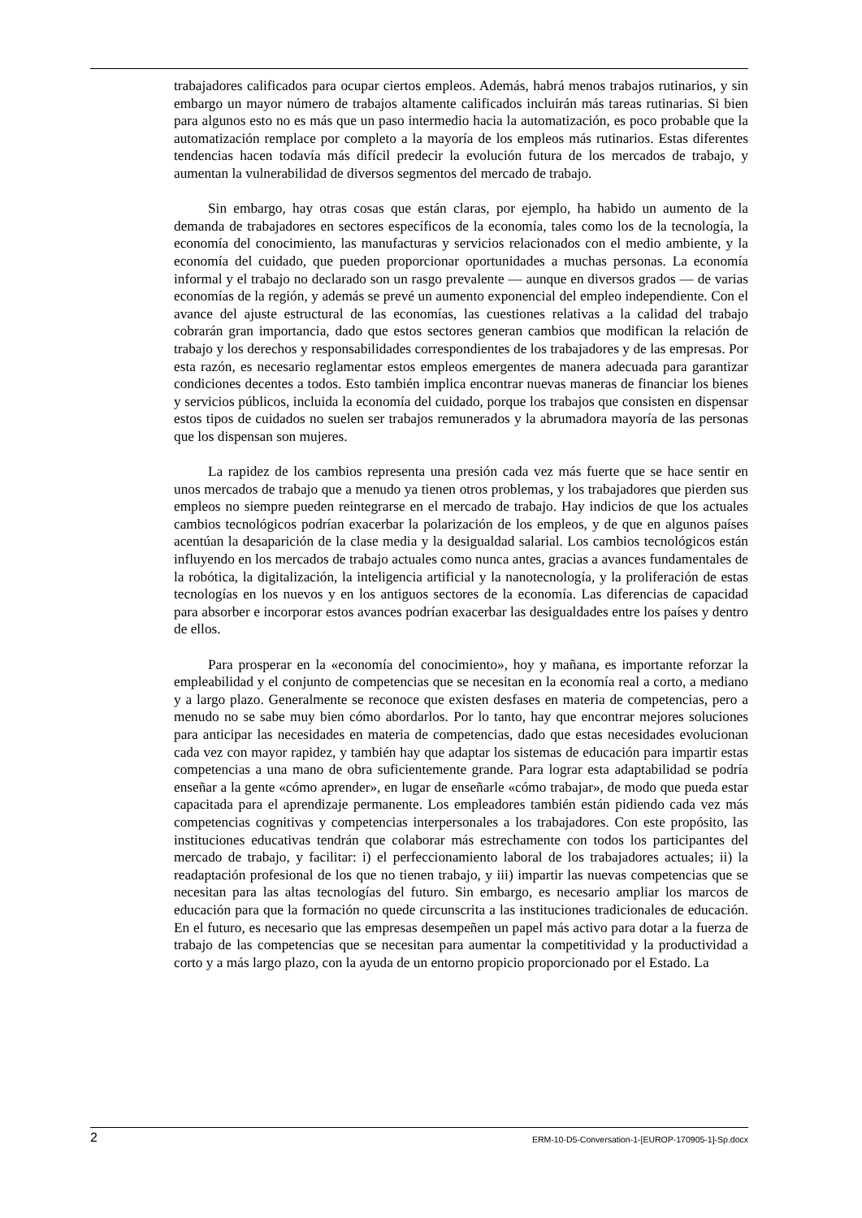trabajadores calificados para ocupar ciertos empleos. Además, habrá menos trabajos rutinarios, y sin embargo un mayor número de trabajos altamente calificados incluirán más tareas rutinarias. Si bien para algunos esto no es más que un paso intermedio hacia la automatización, es poco probable que la automatización remplace por completo a la mayoría de los empleos más rutinarios. Estas diferentes tendencias hacen todavía más difícil predecir la evolución futura de los mercados de trabajo, y aumentan la vulnerabilidad de diversos segmentos del mercado de trabajo.
Sin embargo, hay otras cosas que están claras, por ejemplo, ha habido un aumento de la demanda de trabajadores en sectores específicos de la economía, tales como los de la tecnología, la economía del conocimiento, las manufacturas y servicios relacionados con el medio ambiente, y la economía del cuidado, que pueden proporcionar oportunidades a muchas personas. La economía informal y el trabajo no declarado son un rasgo prevalente — aunque en diversos grados — de varias economías de la región, y además se prevé un aumento exponencial del empleo independiente. Con el avance del ajuste estructural de las economías, las cuestiones relativas a la calidad del trabajo cobrarán gran importancia, dado que estos sectores generan cambios que modifican la relación de trabajo y los derechos y responsabilidades correspondientes de los trabajadores y de las empresas. Por esta razón, es necesario reglamentar estos empleos emergentes de manera adecuada para garantizar condiciones decentes a todos. Esto también implica encontrar nuevas maneras de financiar los bienes y servicios públicos, incluida la economía del cuidado, porque los trabajos que consisten en dispensar estos tipos de cuidados no suelen ser trabajos remunerados y la abrumadora mayoría de las personas que los dispensan son mujeres.
La rapidez de los cambios representa una presión cada vez más fuerte que se hace sentir en unos mercados de trabajo que a menudo ya tienen otros problemas, y los trabajadores que pierden sus empleos no siempre pueden reintegrarse en el mercado de trabajo. Hay indicios de que los actuales cambios tecnológicos podrían exacerbar la polarización de los empleos, y de que en algunos países acentúan la desaparición de la clase media y la desigualdad salarial. Los cambios tecnológicos están influyendo en los mercados de trabajo actuales como nunca antes, gracias a avances fundamentales de la robótica, la digitalización, la inteligencia artificial y la nanotecnología, y la proliferación de estas tecnologías en los nuevos y en los antiguos sectores de la economía. Las diferencias de capacidad para absorber e incorporar estos avances podrían exacerbar las desigualdades entre los países y dentro de ellos.
Para prosperar en la «economía del conocimiento», hoy y mañana, es importante reforzar la empleabilidad y el conjunto de competencias que se necesitan en la economía real a corto, a mediano y a largo plazo. Generalmente se reconoce que existen desfases en materia de competencias, pero a menudo no se sabe muy bien cómo abordarlos. Por lo tanto, hay que encontrar mejores soluciones para anticipar las necesidades en materia de competencias, dado que estas necesidades evolucionan cada vez con mayor rapidez, y también hay que adaptar los sistemas de educación para impartir estas competencias a una mano de obra suficientemente grande. Para lograr esta adaptabilidad se podría enseñar a la gente «cómo aprender», en lugar de enseñarle «cómo trabajar», de modo que pueda estar capacitada para el aprendizaje permanente. Los empleadores también están pidiendo cada vez más competencias cognitivas y competencias interpersonales a los trabajadores. Con este propósito, las instituciones educativas tendrán que colaborar más estrechamente con todos los participantes del mercado de trabajo, y facilitar: i) el perfeccionamiento laboral de los trabajadores actuales; ii) la readaptación profesional de los que no tienen trabajo, y iii) impartir las nuevas competencias que se necesitan para las altas tecnologías del futuro. Sin embargo, es necesario ampliar los marcos de educación para que la formación no quede circunscrita a las instituciones tradicionales de educación. En el futuro, es necesario que las empresas desempeñen un papel más activo para dotar a la fuerza de trabajo de las competencias que se necesitan para aumentar la competitividad y la productividad a corto y a más largo plazo, con la ayuda de un entorno propicio proporcionado por el Estado. La
2 ERM-10-D5-Conversation-1-[EUROP-170905-1]-Sp.docx